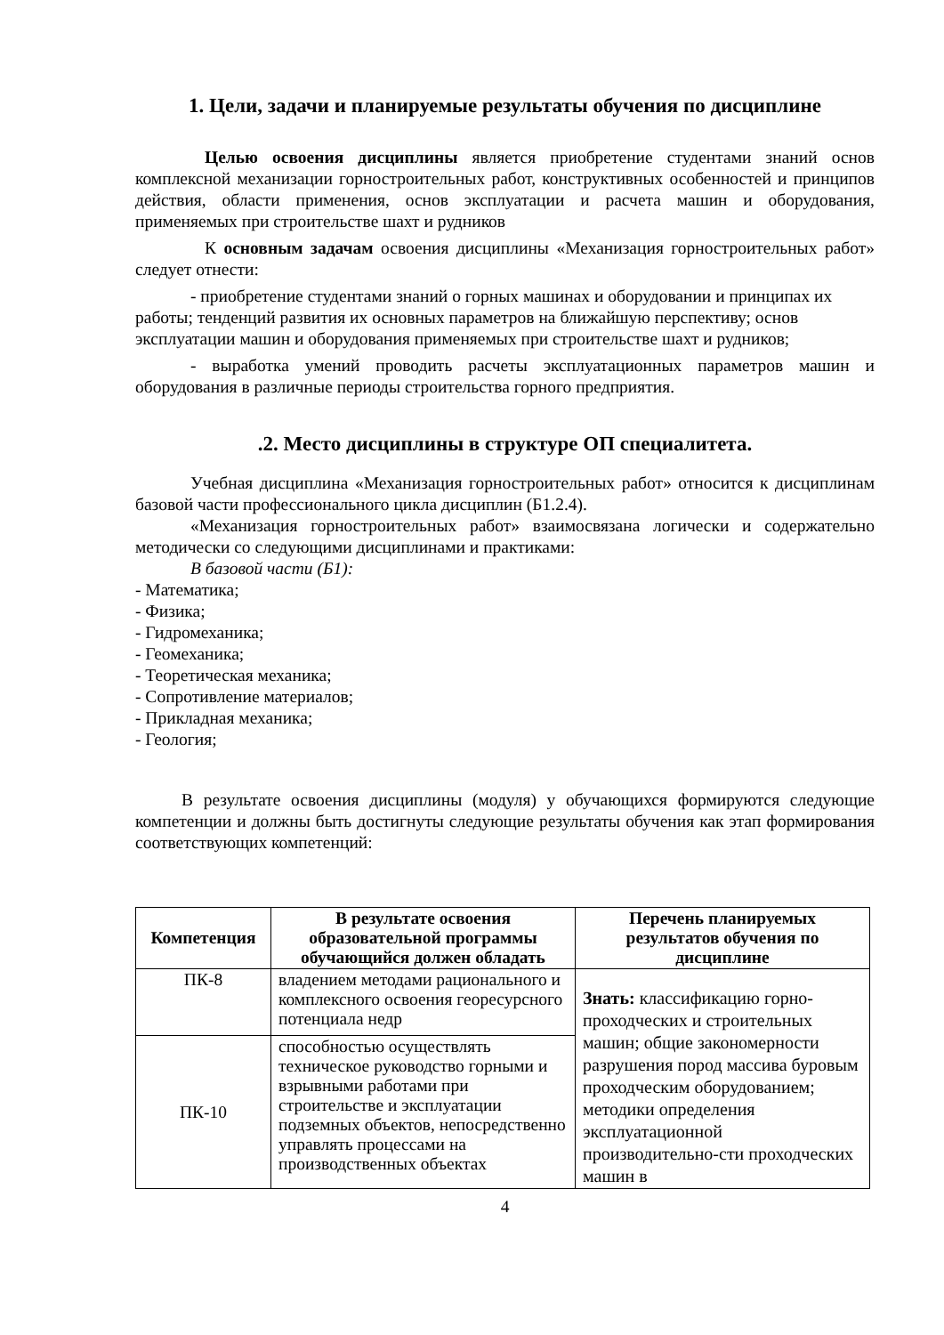1. Цели, задачи и планируемые результаты обучения по дисциплине
Целью освоения дисциплины является приобретение студентами знаний основ комплексной механизации горностроительных работ, конструктивных особенностей и принципов действия, области применения, основ эксплуатации и расчета машин и оборудования, применяемых при строительстве шахт и рудников
К основным задачам освоения дисциплины «Механизация горностроительных работ» следует отнести:
- приобретение студентами знаний о горных машинах и оборудовании и принципах их работы; тенденций развития их основных параметров на ближайшую перспективу; основ эксплуатации машин и оборудования применяемых при строительстве шахт и рудников;
- выработка умений проводить расчеты эксплуатационных параметров машин и оборудования в различные периоды строительства горного предприятия.
.2. Место дисциплины в структуре ОП специалитета.
Учебная дисциплина «Механизация горностроительных работ» относится к дисциплинам базовой части профессионального цикла дисциплин (Б1.2.4).
«Механизация горностроительных работ» взаимосвязана логически и содержательно методически со следующими дисциплинами и практиками:
В базовой части (Б1):
- Математика;
- Физика;
- Гидромеханика;
- Геомеханика;
- Теоретическая механика;
- Сопротивление материалов;
- Прикладная механика;
- Геология;
В результате освоения дисциплины (модуля) у обучающихся формируются следующие компетенции и должны быть достигнуты следующие результаты обучения как этап формирования соответствующих компетенций:
| Компетенция | В результате освоения образовательной программы обучающийся должен обладать | Перечень планируемых результатов обучения по дисциплине |
| --- | --- | --- |
| ПК-8 | владением методами рационального и комплексного освоения георесурсного потенциала недр | Знать: классификацию горно-проходческих и строительных машин; общие закономерности разрушения пород массива буровым проходческим оборудованием; методики определения эксплуатационной производительно-сти проходческих машин в |
| ПК-10 | способностью осуществлять техническое руководство горными и взрывными работами при строительстве и эксплуатации подземных объектов, непосредственно управлять процессами на производственных объектах | |
4